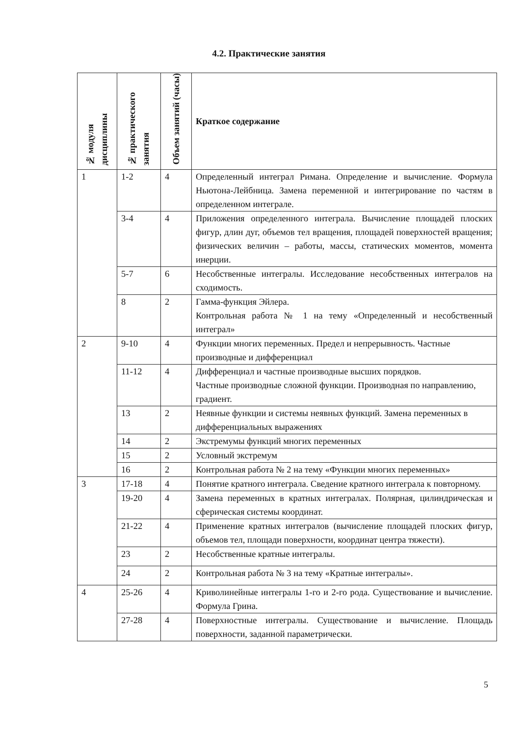4.2. Практические занятия
| № модуля дисциплины | № практического занятия | Объем занятий (часы) | Краткое содержание |
| --- | --- | --- | --- |
| 1 | 1-2 | 4 | Определенный интеграл Римана. Определение и вычисление. Формула Ньютона-Лейбница. Замена переменной и интегрирование по частям в определенном интеграле. |
| | 3-4 | 4 | Приложения определенного интеграла. Вычисление площадей плоских фигур, длин дуг, объемов тел вращения, площадей поверхностей вращения; физических величин – работы, массы, статических моментов, момента инерции. |
| | 5-7 | 6 | Несобственные интегралы. Исследование несобственных интегралов на сходимость. |
| | 8 | 2 | Гамма-функция Эйлера. Контрольная работа № 1 на тему «Определенный и несобственный интеграл» |
| 2 | 9-10 | 4 | Функции многих переменных. Предел и непрерывность. Частные производные и дифференциал |
| | 11-12 | 4 | Дифференциал и частные производные высших порядков. Частные производные сложной функции. Производная по направлению, градиент. |
| | 13 | 2 | Неявные функции и системы неявных функций. Замена переменных в дифференциальных выражениях |
| | 14 | 2 | Экстремумы функций многих переменных |
| | 15 | 2 | Условный экстремум |
| | 16 | 2 | Контрольная работа № 2 на тему «Функции многих переменных» |
| 3 | 17-18 | 4 | Понятие кратного интеграла. Сведение кратного интеграла к повторному. |
| | 19-20 | 4 | Замена переменных в кратных интегралах. Полярная, цилиндрическая и сферическая системы координат. |
| | 21-22 | 4 | Применение кратных интегралов (вычисление площадей плоских фигур, объемов тел, площади поверхности, координат центра тяжести). |
| | 23 | 2 | Несобственные кратные интегралы. |
| | 24 | 2 | Контрольная работа № 3 на тему «Кратные интегралы». |
| 4 | 25-26 | 4 | Криволинейные интегралы 1-го и 2-го рода. Существование и вычисление. Формула Грина. |
| | 27-28 | 4 | Поверхностные интегралы. Существование и вычисление. Площадь поверхности, заданной параметрически. |
5